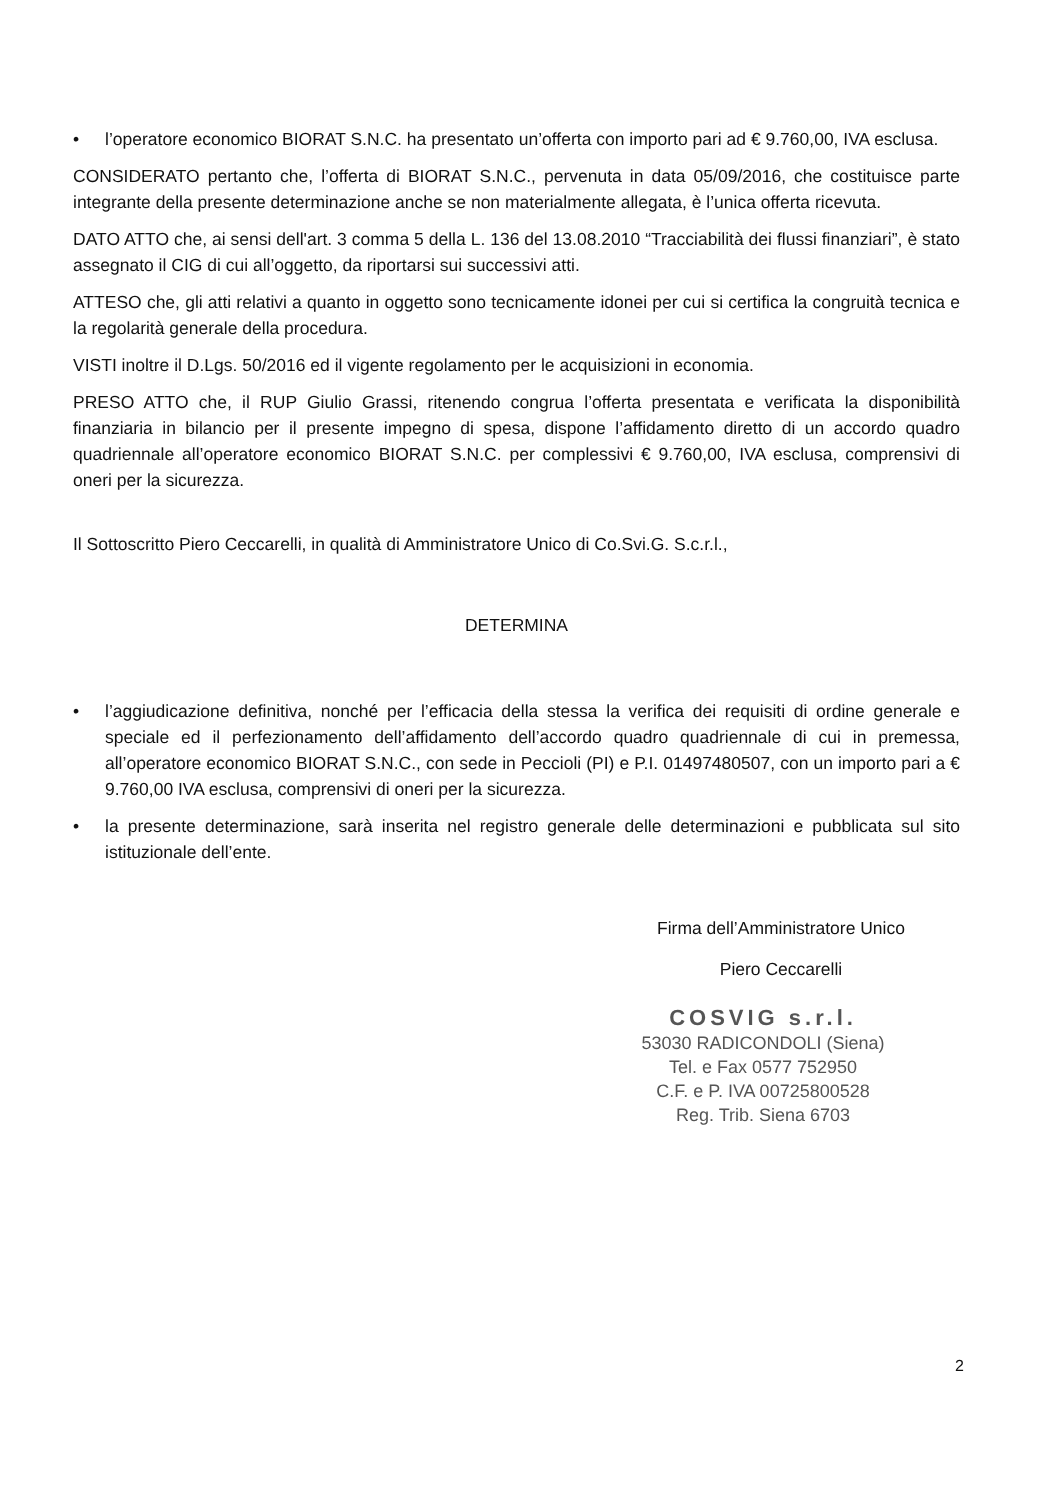• l’operatore economico BIORAT S.N.C. ha presentato un’offerta con importo pari ad € 9.760,00, IVA esclusa.
CONSIDERATO pertanto che, l’offerta di BIORAT S.N.C., pervenuta in data 05/09/2016, che costituisce parte integrante della presente determinazione anche se non materialmente allegata, è l’unica offerta ricevuta.
DATO ATTO che, ai sensi dell'art. 3 comma 5 della L. 136 del 13.08.2010 “Tracciabilità dei flussi finanziari”, è stato assegnato il CIG di cui all’oggetto, da riportarsi sui successivi atti.
ATTESO che, gli atti relativi a quanto in oggetto sono tecnicamente idonei per cui si certifica la congruità tecnica e la regolarità generale della procedura.
VISTI inoltre il D.Lgs. 50/2016 ed il vigente regolamento per le acquisizioni in economia.
PRESO ATTO che, il RUP Giulio Grassi, ritenendo congrua l’offerta presentata e verificata la disponibilità finanziaria in bilancio per il presente impegno di spesa, dispone l’affidamento diretto di un accordo quadro quadriennale all’operatore economico BIORAT S.N.C. per complessivi € 9.760,00, IVA esclusa, comprensivi di oneri per la sicurezza.
Il Sottoscritto Piero Ceccarelli, in qualità di Amministratore Unico di Co.Svi.G. S.c.r.l.,
DETERMINA
• l’aggiudicazione definitiva, nonché per l’efficacia della stessa la verifica dei requisiti di ordine generale e speciale ed il perfezionamento dell’affidamento dell’accordo quadro quadriennale di cui in premessa, all’operatore economico BIORAT S.N.C., con sede in Peccioli (PI) e P.I. 01497480507, con un importo pari a € 9.760,00 IVA esclusa, comprensivi di oneri per la sicurezza.
• la presente determinazione, sarà inserita nel registro generale delle determinazioni e pubblicata sul sito istituzionale dell’ente.
Firma dell’Amministratore Unico
Piero Ceccarelli
COSVIG s.r.l.
53030 RADICONDOLI (Siena)
Tel. e Fax 0577 752950
C.F. e P. IVA 00725800528
Reg. Trib. Siena 6703
2